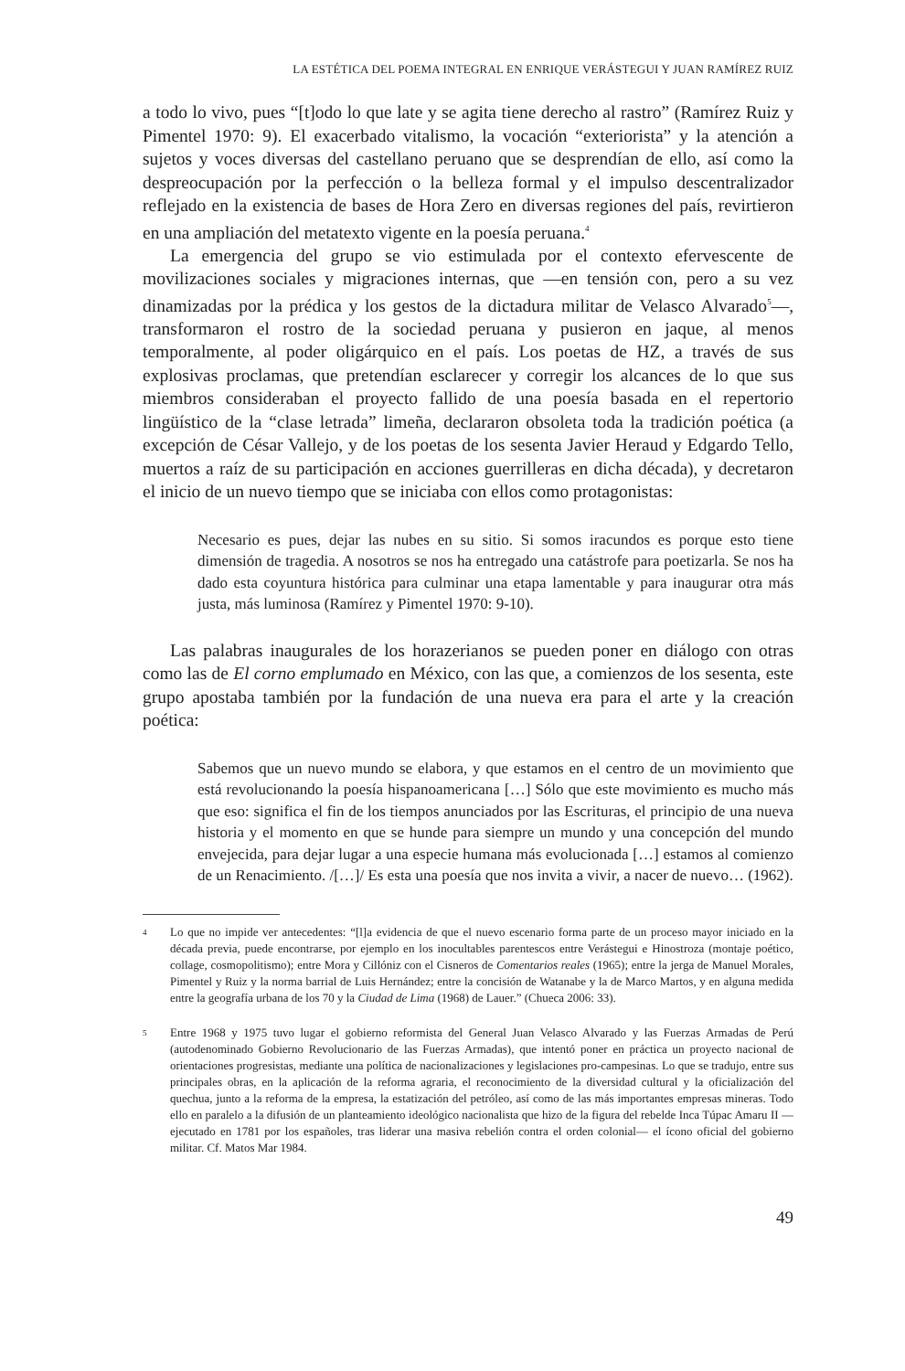LA ESTÉTICA DEL POEMA INTEGRAL EN ENRIQUE VERÁSTEGUI Y JUAN RAMÍREZ RUIZ
a todo lo vivo, pues “[t]odo lo que late y se agita tiene derecho al rastro” (Ramírez Ruiz y Pimentel 1970: 9). El exacerbado vitalismo, la vocación “exteriorista” y la atención a sujetos y voces diversas del castellano peruano que se desprendían de ello, así como la despreocupación por la perfección o la belleza formal y el impulso descentralizador reflejado en la existencia de bases de Hora Zero en diversas regiones del país, revirtieron en una ampliación del metatexto vigente en la poesía peruana.<sup>4</sup>
La emergencia del grupo se vio estimulada por el contexto efervescente de movilizaciones sociales y migraciones internas, que —en tensión con, pero a su vez dinamizadas por la prédica y los gestos de la dictadura militar de Velasco Alvarado<sup>5</sup>—, transformaron el rostro de la sociedad peruana y pusieron en jaque, al menos temporalmente, al poder oligárquico en el país. Los poetas de HZ, a través de sus explosivas proclamas, que pretendían esclarecer y corregir los alcances de lo que sus miembros consideraban el proyecto fallido de una poesía basada en el repertorio lingüístico de la “clase letrada” limeña, declararon obsoleta toda la tradición poética (a excepción de César Vallejo, y de los poetas de los sesenta Javier Heraud y Edgardo Tello, muertos a raíz de su participación en acciones guerrilleras en dicha década), y decretaron el inicio de un nuevo tiempo que se iniciaba con ellos como protagonistas:
Necesario es pues, dejar las nubes en su sitio. Si somos iracundos es porque esto tiene dimensión de tragedia. A nosotros se nos ha entregado una catástrofe para poetizarla. Se nos ha dado esta coyuntura histórica para culminar una etapa lamentable y para inaugurar otra más justa, más luminosa (Ramírez y Pimentel 1970: 9-10).
Las palabras inaugurales de los horazerianos se pueden poner en diálogo con otras como las de El corno emplumado en México, con las que, a comienzos de los sesenta, este grupo apostaba también por la fundación de una nueva era para el arte y la creación poética:
Sabemos que un nuevo mundo se elabora, y que estamos en el centro de un movimiento que está revolucionando la poesía hispanoamericana […] Sólo que este movimiento es mucho más que eso: significa el fin de los tiempos anunciados por las Escrituras, el principio de una nueva historia y el momento en que se hunde para siempre un mundo y una concepción del mundo envejecida, para dejar lugar a una especie humana más evolucionada […] estamos al comienzo de un Renacimiento. /[…]/ Es esta una poesía que nos invita a vivir, a nacer de nuevo… (1962).
4 Lo que no impide ver antecedentes: “[l]a evidencia de que el nuevo escenario forma parte de un proceso mayor iniciado en la década previa, puede encontrarse, por ejemplo en los inocultables parentescos entre Verástegui e Hinostroza (montaje poético, collage, cosmopolitismo); entre Mora y Cillóniz con el Cisneros de Comentarios reales (1965); entre la jerga de Manuel Morales, Pimentel y Ruiz y la norma barrial de Luis Hernández; entre la concisión de Watanabe y la de Marco Martos, y en alguna medida entre la geografía urbana de los 70 y la Ciudad de Lima (1968) de Lauer.” (Chueca 2006: 33).
5 Entre 1968 y 1975 tuvo lugar el gobierno reformista del General Juan Velasco Alvarado y las Fuerzas Armadas de Perú (autodenominado Gobierno Revolucionario de las Fuerzas Armadas), que intentó poner en práctica un proyecto nacional de orientaciones progresistas, mediante una política de nacionalizaciones y legislaciones pro-campesinas. Lo que se tradujo, entre sus principales obras, en la aplicación de la reforma agraria, el reconocimiento de la diversidad cultural y la oficialización del quechua, junto a la reforma de la empresa, la estatización del petróleo, así como de las más importantes empresas mineras. Todo ello en paralelo a la difusión de un planteamiento ideológico nacionalista que hizo de la figura del rebelde Inca Túpac Amaru II —ejecutado en 1781 por los españoles, tras liderar una masiva rebelión contra el orden colonial— el ícono oficial del gobierno militar. Cf. Matos Mar 1984.
49